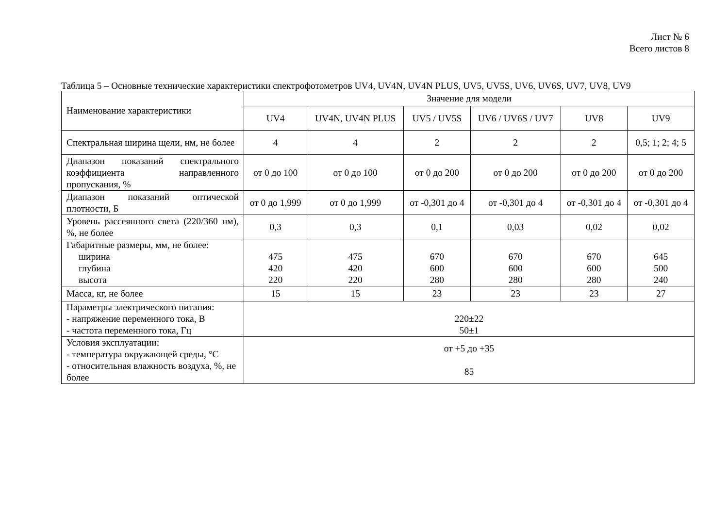Лист № 6
Всего листов 8
Таблица 5 – Основные технические характеристики спектрофотометров UV4, UV4N, UV4N PLUS, UV5, UV5S, UV6, UV6S, UV7, UV8, UV9
| Наименование характеристики | Значение для модели | | | | | |
| --- | --- | --- | --- | --- | --- | --- |
| | UV4 | UV4N, UV4N PLUS | UV5 / UV5S | UV6 / UV6S / UV7 | UV8 | UV9 |
| Спектральная ширина щели, нм, не более | 4 | 4 | 2 | 2 | 2 | 0,5; 1; 2; 4; 5 |
| Диапазон показаний спектрального коэффициента направленного пропускания, % | от 0 до 100 | от 0 до 100 | от 0 до 200 | от 0 до 200 | от 0 до 200 | от 0 до 200 |
| Диапазон показаний оптической плотности, Б | от 0 до 1,999 | от 0 до 1,999 | от -0,301 до 4 | от -0,301 до 4 | от -0,301 до 4 | от -0,301 до 4 |
| Уровень рассеянного света (220/360 нм), %, не более | 0,3 | 0,3 | 0,1 | 0,03 | 0,02 | 0,02 |
| Габаритные размеры, мм, не более: ширина глубина высота | 475 420 220 | 475 420 220 | 670 600 280 | 670 600 280 | 670 600 280 | 645 500 240 |
| Масса, кг, не более | 15 | 15 | 23 | 23 | 23 | 27 |
| Параметры электрического питания: - напряжение переменного тока, В - частота переменного тока, Гц | 220±22 50±1 | | | | | |
| Условия эксплуатации: - температура окружающей среды, °С - относительная влажность воздуха, %, не более | от +5 до +35 85 | | | | | |